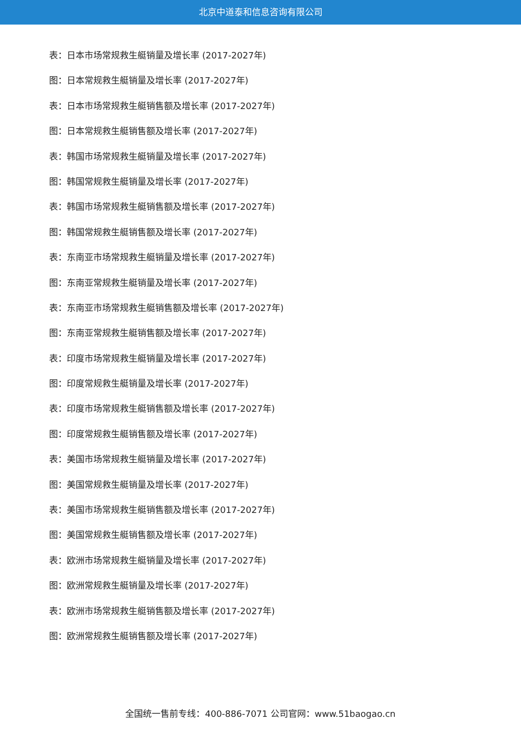北京中道泰和信息咨询有限公司
表：日本市场常规救生艇销量及增长率 (2017-2027年)
图：日本常规救生艇销量及增长率 (2017-2027年)
表：日本市场常规救生艇销售额及增长率 (2017-2027年)
图：日本常规救生艇销售额及增长率 (2017-2027年)
表：韩国市场常规救生艇销量及增长率 (2017-2027年)
图：韩国常规救生艇销量及增长率 (2017-2027年)
表：韩国市场常规救生艇销售额及增长率 (2017-2027年)
图：韩国常规救生艇销售额及增长率 (2017-2027年)
表：东南亚市场常规救生艇销量及增长率 (2017-2027年)
图：东南亚常规救生艇销量及增长率 (2017-2027年)
表：东南亚市场常规救生艇销售额及增长率 (2017-2027年)
图：东南亚常规救生艇销售额及增长率 (2017-2027年)
表：印度市场常规救生艇销量及增长率 (2017-2027年)
图：印度常规救生艇销量及增长率 (2017-2027年)
表：印度市场常规救生艇销售额及增长率 (2017-2027年)
图：印度常规救生艇销售额及增长率 (2017-2027年)
表：美国市场常规救生艇销量及增长率 (2017-2027年)
图：美国常规救生艇销量及增长率 (2017-2027年)
表：美国市场常规救生艇销售额及增长率 (2017-2027年)
图：美国常规救生艇销售额及增长率 (2017-2027年)
表：欧洲市场常规救生艇销量及增长率 (2017-2027年)
图：欧洲常规救生艇销量及增长率 (2017-2027年)
表：欧洲市场常规救生艇销售额及增长率 (2017-2027年)
图：欧洲常规救生艇销售额及增长率 (2017-2027年)
全国统一售前专线：400-886-7071 公司官网：www.51baogao.cn